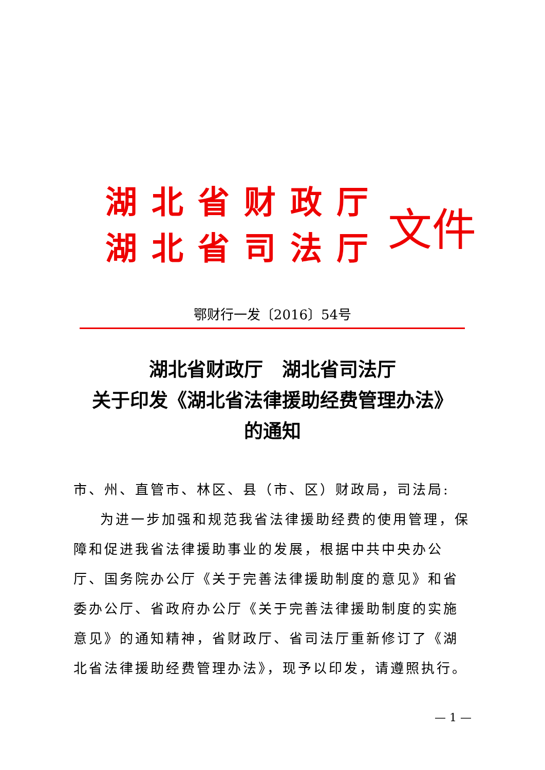湖北省财政厅
湖北省司法厅
文件
鄂财行一发〔2016〕54号
湖北省财政厅　湖北省司法厅
关于印发《湖北省法律援助经费管理办法》
的通知
市、州、直管市、林区、县（市、区）财政局，司法局:
为进一步加强和规范我省法律援助经费的使用管理，保障和促进我省法律援助事业的发展，根据中共中央办公厅、国务院办公厅《关于完善法律援助制度的意见》和省委办公厅、省政府办公厅《关于完善法律援助制度的实施意见》的通知精神，省财政厅、省司法厅重新修订了《湖北省法律援助经费管理办法》，现予以印发，请遵照执行。
— 1 —